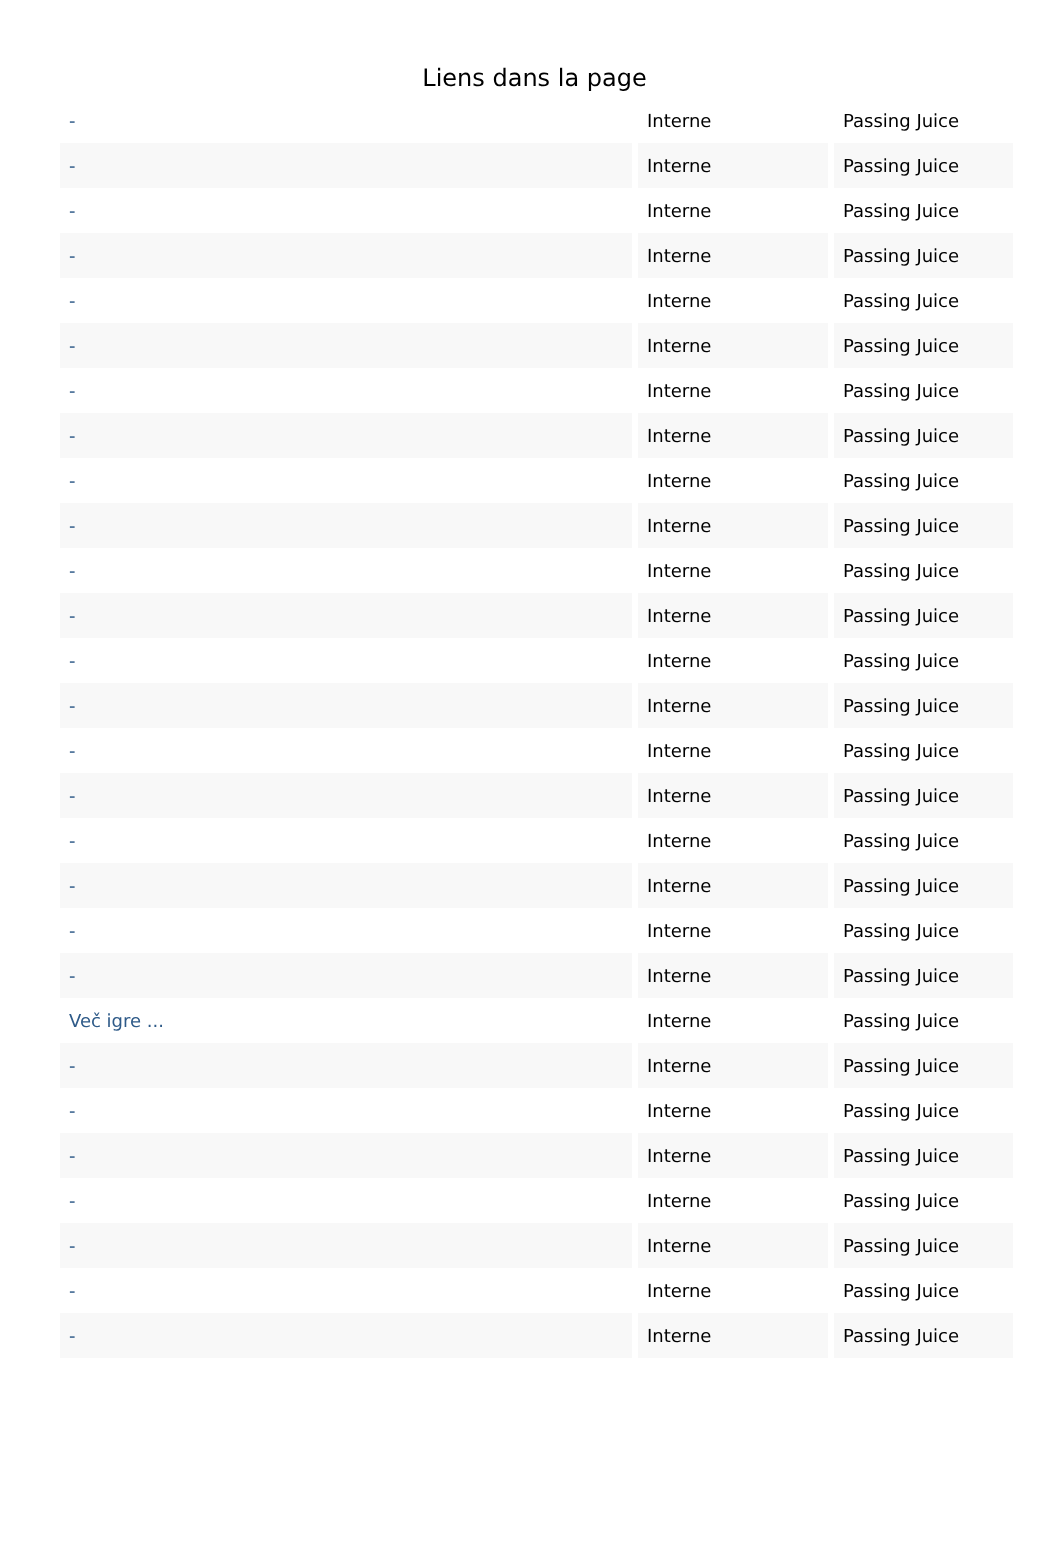Liens dans la page
| - | Interne | Passing Juice |
| - | Interne | Passing Juice |
| - | Interne | Passing Juice |
| - | Interne | Passing Juice |
| - | Interne | Passing Juice |
| - | Interne | Passing Juice |
| - | Interne | Passing Juice |
| - | Interne | Passing Juice |
| - | Interne | Passing Juice |
| - | Interne | Passing Juice |
| - | Interne | Passing Juice |
| - | Interne | Passing Juice |
| - | Interne | Passing Juice |
| - | Interne | Passing Juice |
| - | Interne | Passing Juice |
| - | Interne | Passing Juice |
| - | Interne | Passing Juice |
| - | Interne | Passing Juice |
| - | Interne | Passing Juice |
| - | Interne | Passing Juice |
| Več igre ... | Interne | Passing Juice |
| - | Interne | Passing Juice |
| - | Interne | Passing Juice |
| - | Interne | Passing Juice |
| - | Interne | Passing Juice |
| - | Interne | Passing Juice |
| - | Interne | Passing Juice |
| - | Interne | Passing Juice |